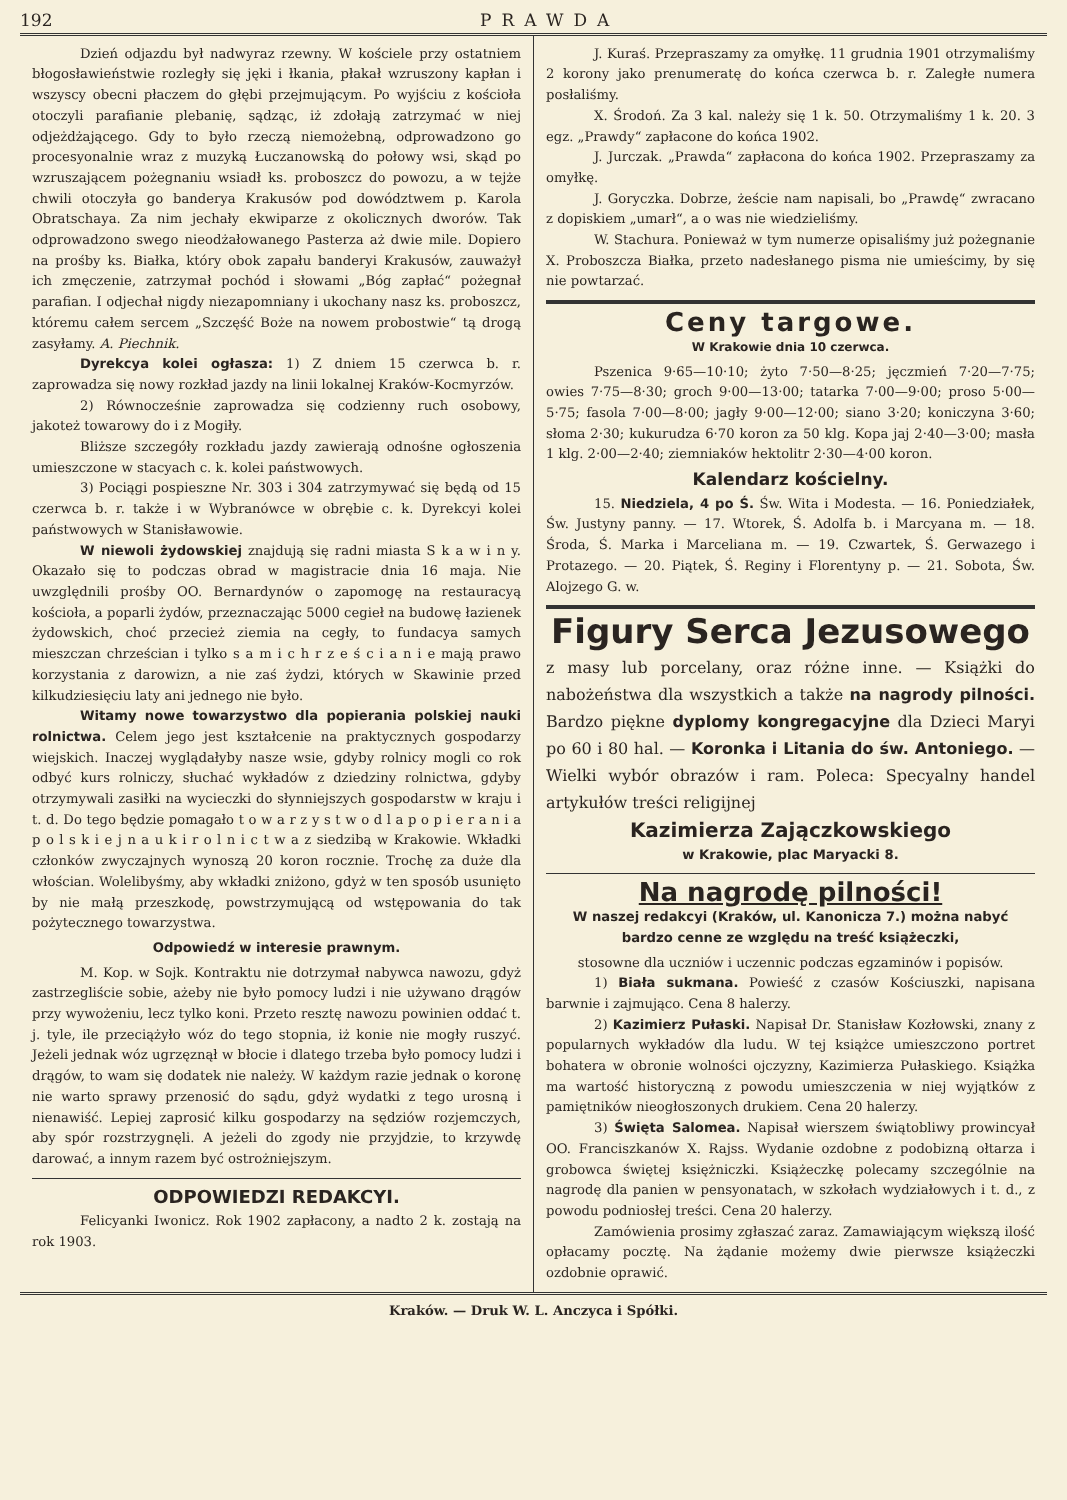192 PRAWDA
Dzień odjazdu był nadwyraz rzewny. W kościele przy ostatniem błogosławieństwie rozległy się jęki i łkania, płakał wzruszony kapłan i wszyscy obecni płaczem do głębi przejmującym. Po wyjściu z kościoła otoczyli parafianie plebanię, sądząc, iż zdołają zatrzymać w niej odjeżdżającego. Gdy to było rzeczą niemożebną, odprowadzono go procesyonalnie wraz z muzyką Łuczanowską do połowy wsi, skąd po wzruszającem pożegnaniu wsiadł ks. proboszcz do powozu, a w tejże chwili otoczyła go banderya Krakusów pod dowództwem p. Karola Obratschaya. Za nim jechały ekwiparze z okolicznych dworów. Tak odprowadzono swego nieodżałowanego Pasterza aż dwie mile. Dopiero na prośby ks. Białka, który obok zapału banderyi Krakusów, zauważył ich zmęczenie, zatrzymał pochód i słowami „Bóg zapłać“ pożegnał parafian. I odjechał nigdy niezapomniany i ukochany nasz ks. proboszcz, któremu całem sercem „Szczęść Boże na nowem probostwie“ tą drogą zasyłamy. A. Piechnik.
Dyrekcya kolei ogłasza: 1) Z dniem 15 czerwca b. r. zaprowadza się nowy rozkład jazdy na linii lokalnej Kraków-Kocmyrzów.
2) Równocześnie zaprowadza się codzienny ruch osobowy, jakoteż towarowy do i z Mogiły.
Bliższe szczegóły rozkładu jazdy zawierają odnośne ogłoszenia umieszczone w stacyach c. k. kolei państwowych.
3) Pociągi pospieszne Nr. 303 i 304 zatrzymywać się będą od 15 czerwca b. r. także i w Wybranówce w obrębie c. k. Dyrekcyi kolei państwowych w Stanisławowie.
W niewoli żydowskiej znajdują się radni miasta S k a w i n y. Okazało się to podczas obrad w magistracie dnia 16 maja. Nie uwzględnili prośby OO. Bernardynów o zapomogę na restauracyą kościoła, a poparli żydów, przeznaczając 5000 cegieł na budowę łazienek żydowskich, choć przecież ziemia na cegły, to fundacya samych mieszczan chrześcian i tylko s a m i c h r z e ś c i a n i e mają prawo korzystania z darowizn, a nie zaś żydzi, których w Skawinie przed kilkudziesięciu laty ani jednego nie było.
Witamy nowe towarzystwo dla popierania polskiej nauki rolnictwa. Celem jego jest kształcenie na praktycznych gospodarzy wiejskich. Inaczej wyglądałyby nasze wsie, gdyby rolnicy mogli co rok odbyć kurs rolniczy, słuchać wykładów z dziedziny rolnictwa, gdyby otrzymywali zasiłki na wycieczki do słynniejszych gospodarstw w kraju i t. d. Do tego będzie pomagało t o w a r z y s t w o d l a p o p i e r a n i a p o l s k i e j n a u k i r o l n i c t w a z siedzibą w Krakowie. Wkładki członków zwyczajnych wynoszą 20 koron rocznie. Trochę za duże dla włościan. Wolelibyśmy, aby wkładki zniżono, gdyż w ten sposób usunięto by nie małą przeszkodę, powstrzymującą od wstępowania do tak pożytecznego towarzystwa.
Odpowiedź w interesie prawnym.
M. Kop. w Sojk. Kontraktu nie dotrzymał nabywca nawozu, gdyż zastrzegliście sobie, ażeby nie było pomocy ludzi i nie używano drągów przy wywożeniu, lecz tylko koni. Przeto resztę nawozu powinien oddać t. j. tyle, ile przeciążyło wóz do tego stopnia, iż konie nie mogły ruszyć. Jeżeli jednak wóz ugrzęznął w błocie i dlatego trzeba było pomocy ludzi i drągów, to wam się dodatek nie należy. W każdym razie jednak o koronę nie warto sprawy przenosić do sądu, gdyż wydatki z tego urosną i nienawiść. Lepiej zaprosić kilku gospodarzy na sędziów rozjemczych, aby spór rozstrzygnęli. A jeżeli do zgody nie przyjdzie, to krzywdę darować, a innym razem być ostrożniejszym.
ODPOWIEDZI REDAKCYI.
Felicyanki Iwonicz. Rok 1902 zapłacony, a nadto 2 k. zostają na rok 1903.
J. Kuraś. Przepraszamy za omyłkę. 11 grudnia 1901 otrzymaliśmy 2 korony jako prenumeratę do końca czerwca b. r. Zaległe numera posłaliśmy.
X. Środoń. Za 3 kal. należy się 1 k. 50. Otrzymaliśmy 1 k. 20. 3 egz. „Prawdy“ zapłacone do końca 1902.
J. Jurczak. „Prawda“ zapłacona do końca 1902. Przepraszamy za omyłkę.
J. Goryczka. Dobrze, żeście nam napisali, bo „Prawdę“ zwracano z dopiskiem „umarł“, a o was nie wiedzieliśmy.
W. Stachura. Ponieważ w tym numerze opisaliśmy już pożegnanie X. Proboszcza Białka, przeto nadesłanego pisma nie umieścimy, by się nie powtarzać.
Ceny targowe.
W Krakowie dnia 10 czerwca.
Pszenica 9·65—10·10; żyto 7·50—8·25; jęczmień 7·20—7·75; owies 7·75—8·30; groch 9·00—13·00; tatarka 7·00—9·00; proso 5·00—5·75; fasola 7·00—8·00; jagły 9·00—12·00; siano 3·20; koniczyna 3·60; słoma 2·30; kukurudza 6·70 koron za 50 klg. Kopa jaj 2·40—3·00; masła 1 klg. 2·00—2·40; ziemniaków hektolitr 2·30—4·00 koron.
Kalendarz kościelny.
15. Niedziela, 4 po Ś. Św. Wita i Modesta. — 16. Poniedziałek, Św. Justyny panny. — 17. Wtorek, Ś. Adolfa b. i Marcyana m. — 18. Środa, Ś. Marka i Marceliana m. — 19. Czwartek, Ś. Gerwazego i Protazego. — 20. Piątek, Ś. Reginy i Florentyny p. — 21. Sobota, Św. Alojzego G. w.
Figury Serca Jezusowego
z masy lub porcelany, oraz różne inne. — Książki do nabożeństwa dla wszystkich a także na nagrody pilności. Bardzo piękne dyplomy kongregacyjne dla Dzieci Maryi po 60 i 80 hal. — Koronka i Litania do św. Antoniego. — Wielki wybór obrazów i ram. Poleca: Specyalny handel artykułów treści religijnej
Kazimierza Zajączkowskiego
w Krakowie, plac Maryacki 8.
Na nagrodę pilności!
W naszej redakcyi (Kraków, ul. Kanonicza 7.) można nabyć bardzo cenne ze względu na treść książeczki,
stosowne dla uczniów i uczennic podczas egzaminów i popisów.
1) Biała sukmana. Powieść z czasów Kościuszki, napisana barwnie i zajmująco. Cena 8 halerzy.
2) Kazimierz Pułaski. Napisał Dr. Stanisław Kozłowski, znany z popularnych wykładów dla ludu. W tej książce umieszczono portret bohatera w obronie wolności ojczyzny, Kazimierza Pułaskiego. Książka ma wartość historyczną z powodu umieszczenia w niej wyjątków z pamiętników nieogłoszonych drukiem. Cena 20 halerzy.
3) Święta Salomea. Napisał wierszem świątobliwy prowincyał OO. Franciszkanów X. Rajss. Wydanie ozdobne z podobizną ołtarza i grobowca świętej księżniczki. Książeczkę polecamy szczególnie na nagrodę dla panien w pensyonatach, w szkołach wydziałowych i t. d., z powodu podniosłej treści. Cena 20 halerzy.
Zamówienia prosimy zgłaszać zaraz. Zamawiającym większą ilość opłacamy pocztę. Na żądanie możemy dwie pierwsze książeczki ozdobnie oprawić.
Kraków. — Druk W. L. Anczyca i Spółki.